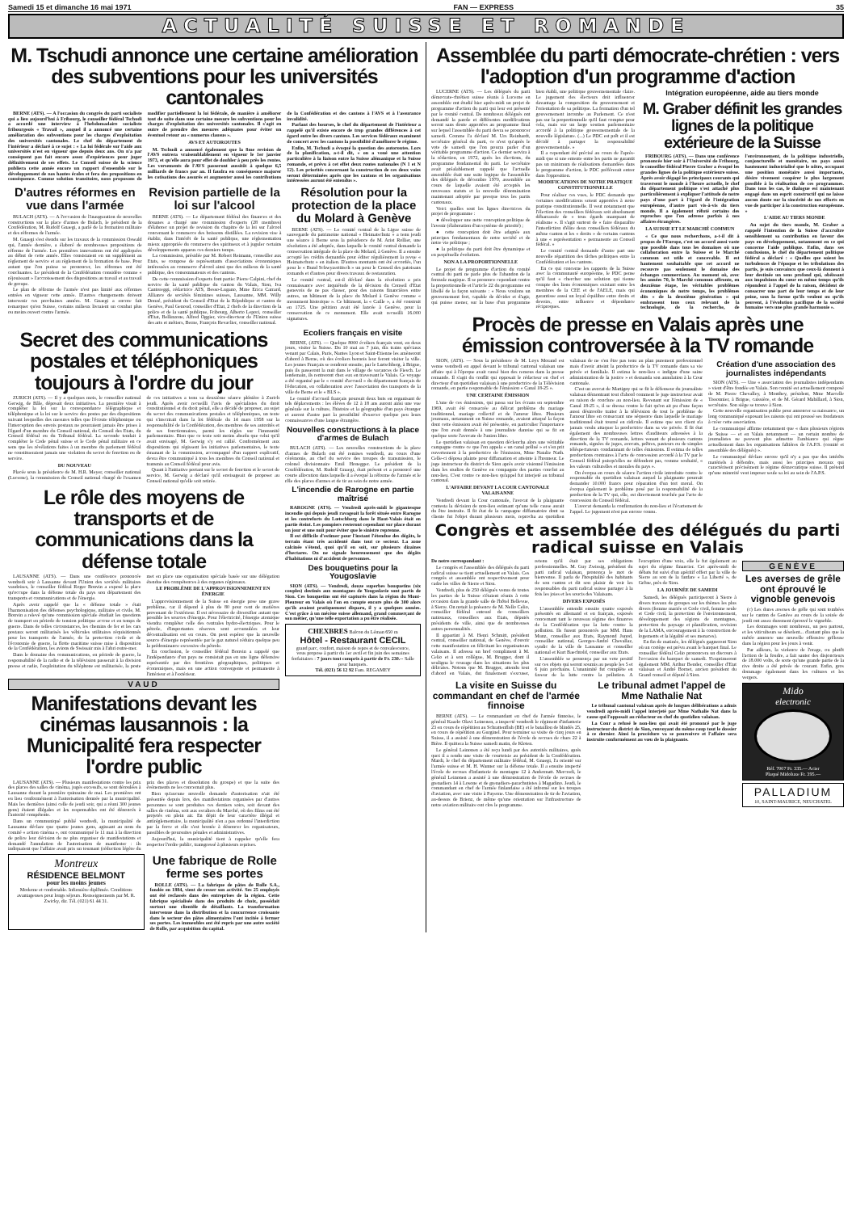Samedi 15 et dimanche 16 mai 1971 FAN — EXPRESS 35
ACTUALITÉ SUISSE ET ROMANDE
M. Tschudi annonce une certaine amélioration des subventions pour les universités cantonales
BERNE (ATS). — A l'occasion du congrès du parti socialiste qui a lieu aujourd'hui à Fribourg, le conseiller fédéral Tschudi a accordé une interview à l'hebdomadaire socialiste fribourgeois « Travail », auquel il a annoncé une certaine amélioration des subventions pour les charges d'exploitation des universités cantonales. Le chef du département de l'intérieur a déclaré à ce sujet : « La loi fédérale sur l'aide aux universités n'est en vigueur que depuis deux ans. On n'a par conséquent pas fait encore assez d'expériences pour juger définitivement de ses effets. Le Conseil suisse de la science publiera cette année encore un rapport d'ensemble sur le développement de nos hautes écoles et fera des propositions en conséquence. Comme solution transitoire, nous proposons de modifier partiellement la loi fédérale, de manière à améliorer tout de suite dans une certaine mesure les subventions pour les charges d'exploitation des universités cantonales. Il s'agit en outre de prendre des mesures adéquates pour éviter un éventuel retour au « numerus clausus ».
AVS ET AUTOROUTES
M. Tschudi a annoncé également que la 8me revision de l'AVS entrera vraisemblablement en vigueur le 1er janvier 1973, et qu'elle aura pour effet de doubler à peu près les rentes. Les versements de l'AVS passeront aussitôt à quelque 6,5 milliards de francs par an. Il faudra en conséquence majorer les cotisations des assurés et augmenter aussi les contributions de la Confédération et des cantons à l'AVS et à l'assurance invalidité.
Parlant des bourses, le chef du département de l'intérieur a rappelé qu'il existe encore de trop grandes différences à cet égard entre les divers cantons. Les services fédéraux examinent de concert avec les cantons la possibilité d'améliorer le régime.
Enfin, M. Tschudi a évoqué la question des autoroutes. Lors de la planification, a-t-il dit, « on a voué une attention particulière à la liaison entre la Suisse alémanique et la Suisse romande, et prévu à cet effet deux routes nationales (N 1 et N 12). Les priorités concernant la construction de ces deux voies seront déterminées après que les cantons et les organisations intéressées auront été entendus ».
D'autres réformes en vue dans l'armée
BULACH (ATS). — A l'occasion de l'inauguration de nouvelles constructions sur la place d'armes de Bulach, le président de la Confédération, M. Rudolf Gnaegi, a parlé de la formation militaire et des réformes de l'armée.
M. Gnaegi s'est étendu sur les travaux de la commission Oswald qui, l'année dernière, a élaboré de nombreuses propositions de réforme de l'armée. Les premières innovations ont été appliquées au début de cette année. Elles consistaient en un supplément au règlement de service et au règlement de la formation de base. Pour autant que l'on puisse se prononcer, les réformes ont été concluantes. Le président de la Confédération considère comme « réjouissant » l'accroissement des dispositions au travail et au travail de groupe.
Le plan de réforme de l'armée n'est pas limité aux réformes entrées en vigueur cette année. D'autres changements doivent intervenir ces prochaines années. M. Gnaegi a encore fait remarquer qu'en Suisse, certains milieux livraient un combat plus ou moins ouvert contre l'armée.
Revision partielle de la loi sur l'alcool
BERNE (ATS). — Le département fédéral des finances et des douanes a chargé une commission d'experts (28 membres) d'élaborer un projet de revision du chapitre de la loi sur l'alcool concernant le commerce des boissons distillées. La revision vise à établir, dans l'intérêt de la santé publique, une réglementation mieux appropriée du commerce des spiritueux et à juguler certains développements apparus ces derniers temps.
La commission, présidée par M. Robert Reimann, conseiller aux Etats, se compose de représentants d'associations économiques intéressées au commerce d'alcool ainsi que des milieux de la santé publique, des consommateurs et des cantons.
De cette commission d'experts font partie: Pierre Calpini, chef du service de la santé publique du canton du Valais, Sion, Iva Cantoreggi, rédactrice ATS, Besso-Lugano, Mme Erica Carrard, Alliance de sociétés féminines suisses, Lausanne, MM. Willy Donzé, président du Conseil d'Etat de la République et canton de Genève, Paul Genoud, conseiller d'Etat, 2 chefs de la direction de la police et de la santé publique, Fribourg, Alberto Lepori, conseiller d'Etat, Bellinzone, Alfred Oggier, vice-directeur de l'Union suisse des arts et métiers, Berne, François Revaclier, conseiller national.
Résolution pour la protection de la place du Molard à Genève
BERNE (ATS). — Le comité central de la Ligue suisse de sauvegarde du patrimoine national « Heimatschutz » a tenu jeudi une séance à Berne sous la présidence de M. Arist Rollier, une résolution a été adoptée, dans laquelle le comité central demande la conservation intégrale de la place du Molard, à Genève. Il a ensuite accepté les crédits demandés pour éditer régulièrement la revue « Heimatschutz » en italien. D'autres montants ont été accordés, l'un pour le « Bund Schwyzertütsch » un pour le Conseil des patoisans romands et d'autres pour divers travaux de restauration.
Le comité central, est-il déclaré dans la résolution a pris connaissance avec inquiétude de la décision du Conseil d'Etat genevois de ne pas classer, pour des raisons financières entre autres, un bâtiment de la place du Molard à Genève comme « monument historique ». Ce bâtiment, la « Caille », a été construit en 1725. Une pétition avait été lancée à Genève, pour la conservation de ce monument. Elle avait recueilli 16.000 signatures.
Secret des communications postales et téléphoniques toujours à l'ordre du jour
ZURICH (ATS). — Il y a quelques mois, le conseiller national Gerwig, de Bâle, déposait deux initiatives. La première visait à compléter la loi sur la correspondance télégraphique et téléphonique et la loi sur le service des postes par des dispositions suivant lesquelles des mesures telles que l'écoute téléphonique ou l'interception des envois postaux ne pourraient jamais être prises à l'égard d'un membre du Conseil national, du Conseil des Etats, du Conseil fédéral ou du Tribunal fédéral. La seconde tendait à compléter le Code pénal suisse et le Code pénal militaire en ce sens que les révélations faites à un membre du parlement fédéral ne constitueraient jamais une violation du secret de fonction ou de service.
DU NOUVEAU
Placée sous la présidence de M. H.R. Meyer, conseiller national (Lucerne), la commission du Conseil national chargé de l'examen de ces initiatives a tenu sa deuxième séance plénière à Zurich jeudi. Après avoir recueilli l'avis de spécialistes du droit constitutionnel et du droit pénal, elle a décidé de proposer, au sujet du secret des communications postales et téléphoniques, un texte qui s'inscrirait dans la loi fédérale du 14 mars 1958 sur la responsabilité de la Confédération, des membres de ses autorités et de ses fonctionnaires, parmi les règles sur l'immunité parlementaire. Bien que ce texte soit moins absolu que celui qu'il avait envisagé, M. Gerwig s'y est rallié. Conformément aux dispositions qui régissent les initiatives parlementaires, le texte émanant de la commission, accompagné d'un rapport explicatif, devra être communiqué à tous les membres du Conseil national et transmis au Conseil fédéral pour avis.
Quant à l'initiative portant sur le secret de fonction et le secret de service, M. Gerwig a déclaré qu'il envisageait de proposer au Conseil national qu'elle soit retirée.
Le rôle des moyens de transports et de communications dans la défense totale
LAUSANNE (ATS). — Dans une conférence prononcée vendredi soir à Lausanne devant l'Union des sociétés militaires vaudoises, le conseiller fédéral Roger Bonvin a exposé la place qu'occupe dans la défense totale du pays son département des transports et communications et de l'énergie.
Après avoir rappelé que la « défense totale » était l'harmonisation des défenses psychologique, militaire et civile, M. Bonvin a relevé qu'une commission spéciale étudiait les questions de transport en période de tension politique accrue et en temps de guerre. Dans de telles circonstances, les chemins de fer et les cars postaux seront militarisés les véhicules utilitaires réquisitionnés pour les transports de l'armée, de la protection civile et de l'économie de guerre, la flotte maritime suisse mise à disposition de la Confédération, les avions de Swissair mis à l'abri outre-mer.
Dans le domaine des communications, en période de guerre, la responsabilité de la radio et de la télévision passerait à la division presse et radio, l'exploitation du téléphone est militarisée, la poste met en place une organisation spéciale basée sur une délégation étendue des compétences à des organes régionaux.
LE PROBLÈME DE L'APPROVISIONNEMENT EN ÉNERGIE
L'approvisionnement de la Suisse en énergie pose une grave problème, car il dépend à plus de 80 pour cent de matières provenant de l'extérieur. Il est nécessaire de diversifier autant que possible les sources d'énergie. Pour l'électricité, l'énergie atomique viendra compléter celle des centrales hydro-électriques. Pour le pétrole, d'importantes réserves sont accumulées et leur décentralisation est en cours. On peut espérer que la nouvelle source d'énergie représentée par le gaz naturel réduira quelque peu la prédominance excessive du pétrole.
En conclusion, le conseiller fédéral Bonvin a rappelé que l'indépendance d'un pays ne consistait pas en une ligne défensive représentée par des frontières géographiques, politiques et économiques, mais en une action convergente et permanente à l'intérieur et à l'extérieur.
VAUD
Manifestations devant les cinémas lausannois : la Municipalité fera respecter l'ordre public
LAUSANNE (ATS). — Plusieurs manifestations contre les prix des places des salles de cinéma, jugés excessifs, se sont déroulées à Lausanne durant la première quinzaine de mai. Les premières ont eu lieu conformément à l'autorisation donnée par la municipalité. Mais les dernières (ainsi celle de jeudi soir, qui a réuni 300 jeunes gens) étaient illégales et les responsables ont été dénoncés à l'autorité compétente.
Dans un communiqué publié vendredi, la municipalité de Lausanne déclare que quatre jeunes gens, agissant au nom du comité « action cinéma », ont communiqué le 11 mai à la direction de police leur décision de ne plus organiser de manifestations et demandé l'annulation de l'autorisation de manifester : ils indiquaient que l'affaire avait pris un tournant (réduction légère du prix des places et dissolution du groupe) et que la suite des événements ne les concernait plus.
Bien qu'aucune nouvelle demande d'autorisation n'ait été présentée depuis lors, des manifestations organisées par d'autres personnes se sont produites ces derniers soirs, soit devant des salles de cinéma, soit aux escaliers du Marché, où des films ont été projetés en plein air. En dépit de leur caractère illégal et antiréglementaire, la municipalité n'en a pas ordonné l'interdiction par la force et elle s'est bornée à dénoncer les organisateurs, passibles de poursuites pénales et administratives.
Aujourd'hui, la municipalité tient à rappeler qu'elle fera respecter l'ordre public, transgressé à plusieurs reprises.
Montreux
RÉSIDENCE BELMONT
pour les moins jeunes
Moderne et confortable. Infirmière diplômée. Conditions avantageuses pour longs séjours. Renseignements par M. R. Zwicky, dir. Tél. (021) 61 44 31.
Une fabrique de Rolle ferme ses portes
ROLLE (ATS). — La fabrique de pâtes de Rolle S.A., fondée en 1884, vient de cesser son activité. Ses 25 employés ont été reclassés dans des entreprises de la région. Cette fabrique spécialisée dans des produits de choix, possédait surtout une clientèle de détaillants. La transformation intervenue dans la distribution et la concurrence croissante dans le secteur des pâtes alimentaires l'ont incitée à fermer ses portes. Les immeubles ont été repris par une autre société de Rolle, par acquisition du capital.
Ecoliers français en visite
BERNE, (ATS). — Quelque 8000 écoliers français vont, en deux jours, visiter la Suisse. Du 10 mai au 7 juin, dix trains spéciaux venant par Calais, Paris, Nantes Lyon et Saint-Etienne les amèneront d'abord à Berne, où des écoliers bernois leur feront visiter la ville. Les jeunes Français se rendront ensuite, par le Lœtschberg, à Brigue, puis ils passeront la nuit dans le village de vacances de Fiesch. Le lendemain, ils rentreront chez eux en traversant le Valais. Ce voyage a été organisé par le « comité d'accueil » du département français de l'éducation, en collaboration avec l'association des transports de la ville de Berne et le « BLS ».
Le comité d'accueil français poursuit deux buts en organisant de tels déplacements : les élèves de 12 à 18 ans auront ainsi une vue générale sur la culture, l'histoire et la géographie d'un pays étranger et auront d'autre part la possibilité d'exercer quelque peu leurs connaissances d'une langue étrangère.
Nouvelles constructions à la place d'armes de Bulach
BULACH (ATS). — Les nouvelles constructions de la place d'armes de Bulach ont été remises vendredi, au cours d'une cérémonie, au chef du service des troupes de transmission, le colonel divisionnaire Emil Honegger. Le président de la Confédération, M. Rudolf Gnaegi, était présent et a prononcé une courte allocution dans laquelle il a évoqué la réforme de l'armée et le rôle des places d'armes et de tir au sein de notre armée.
L'incendie de Rarogne en partie maîtrisé
RAROGNE (ATS). — Vendredi après-midi le gigantesque incendie qui depuis jeudi ravageait la forêt située entre Rarogne et les contreforts du Lœtschberg dans le Haut-Valais était en partie éteint. Les pompiers resteront cependant sur place durant un jour et une nuit pour éviter que le sinistre reprenne.
Il est difficile d'estimer pour l'instant l'étendue des dégâts, le terrain étant très accidenté dans tout ce secteur. La zone calcinée s'étend, quoi qu'il en soit, sur plusieurs dizaines d'hectares. On ne signale heureusement que des dégâts d'habitations ni d'accident de personnes.
Des bouquetins pour la Yougoslavie
SION (ATS). — Vendredi, douze superbes bouquetins (six couples) destinés aux montagnes de Yougoslavie sont partis de Sion. Ces bouquetins ont été capturés dans la région du Mont-Pleureur en Valais où l'on en compte encore plus de 300 alors qu'ils avaient pratiquement disparu, il y a quelques années. C'est grâce à un mécène suisse allemand, grand commerçant de son métier, qu'une telle exportation a pu être réalisée.
CHEXBRES Balcon du Léman 650 m
Hôtel - Restaurant CECIL
grand parc, confort, maison de repos et de convalescence,
vous propose à partir du 1er avril et fin juin des semaines forfaitaires : 7 jours tout compris à partir de Fr. 230.-- Salle pour banquets.
Tél. (021) 56 12 92 Fam. REGAMEY
Assemblée du parti démocrate-chrétien : vers l'adoption d'un programme d'action
LUCERNE (ATS). — Les délégués du parti démocrate-chrétien suisse réunis à Lucerne en assemblée ont étudié hier après-midi un projet de programme d'action du parti qui leur est présenté par le comité central. De nombreux délégués ont demandé la parole et différentes modifications seront sans doute apportées au programme final sur lequel l'assemblée du parti devra se prononcer samedi. Comme l'a déclaré M. Urs Reinhardt, secrétaire général du parti, ce n'est qu'après le vote de samedi que l'on pourra parler d'un véritable programme d'action. Ce dernier servira à la rédaction, en 1972, après les élections, du programme fondamental du parti. Le secrétaire avait préalablement rappelé que l'actuelle assemblée était une suite logique de l'assemblée des délégués de décembre 1970, assemblée au cours de laquelle avaient été acceptés les nouveaux statuts et la nouvelle dénomination maintenant adoptée par presque tous les partis cantonaux.
Voici quelles sont les lignes directrices du projet de programme :
● développer une nette conception politique de l'avenir (élaboration d'un système de priorité) ;
● cette conception doit être adaptée aux principes fondamentaux de notre société et de notre vie politique ;
● la politique du parti doit être dynamique et en perpétuelle évolution.
NON A LA PROPORTIONNELLE
Le projet de programme d'action du comité central du parti ne parle plus de l'abandon de la formule magique. Il se prononce cependant contre la proportionnelle et l'article 22 du programme est libellé de la façon suivante : « Nous voulons un gouvernement fort, capable de décider et d'agir, qui puisse mener, sur la base d'un programme bien établi, une politique gouvernementale claire. Le jugement des électeurs doit influencer davantage la composition du gouvernement et l'orientation de sa politique. La formation d'un tel gouvernement incombe au Parlement. Ce n'est pas sur la proportionnelle qu'il faut compter pour cela, mais sur un large soutien parlementaire accordé à la politique gouvernementale de la nouvelle législature. (...) Le PDC est prêt et il est décidé à partager la responsabilité gouvernementale. »
Il a cependant été précisé au cours de l'après-midi que si une entente entre les partis ne garantit pas un minimum de réalisations demandées dans le programme d'action, le PDC préférerait entrer dans l'opposition.
MODIFICATIONS DE NOTRE PRATIQUE CONSTITUTIONNELLE
Pour réaliser ces vues, le PDC demande que certaines modifications soient apportées à notre pratique constitutionnelle. Il veut notamment que l'élection des conseillers fédéraux soit absolument débarrassée de « tous égards manquant de réalisme ». Il s'agit surtout de « faire disparaître l'interdiction d'élire deux conseillers fédéraux du même canton et les « droits » de certains cantons à une « représentation » permanente au Conseil fédéral. »
Le comité central demande d'autre part une nouvelle répartition des tâches politiques entre la Confédération et les cantons.
En ce qui concerne les rapports de la Suisse avec la communauté européenne, le PDC pense qu'il faut « chercher une solution qui tienne compte des liens économiques existant entre les membres de la CEE et de l'AELE, mais qui garantisse aussi un loyal équilibre entre droits et devoirs, entre influence et dépendance réciproques.
Intégration européenne, aide au tiers monde
M. Graber définit les grandes lignes de la politique extérieure de la Suisse
FRIBOURG (ATS). — Dans une conférence prononcée hier soir à l'Université de Fribourg, le conseiller fédéral Pierre Graber a évoqué les grandes lignes de la politique extérieure suisse. Après avoir dégagé les principaux courants qui traversent le monde à l'heure actuelle, le chef du département politique s'est attaché plus particulièrement à expliquer l'attitude de notre pays d'une part à l'égard de l'intégration européenne, d'autre part vis-à-vis du tiers monde. Il a également réfuté certains des reproches que l'on adresse parfois à nos affaires étrangères.
LA SUISSE ET LE MARCHÉ COMMUN
« Ce que nous recherchons, a-t-il dit à propos de l'Europe, c'est un accord aussi vaste que possible dans tous les domaines où une collaboration entre la Suisse et le Marché commun est utile et concevable. Il est hautement souhaitable que cet accord ne recouvre pas seulement le domaine des échanges commerciaux. Au moment où, avec les années 70, le Marché commun affronte, en deuxième étape, les véritables problèmes économiques de notre temps, les problèmes dits « de la deuxième génération » qui embrassent tous ceux relevant de la technologie, de la recherche, de l'environnement, de la politique industrielle, conjoncturelle et monétaire, un pays aussi hautement industrialisé que le nôtre, occupant une position monétaire aussi importante, désire vivement coopérer le plus largement possible à la réalisation de ces programmes. Dans tous les cas, le dialogue est maintenant engagé dans un esprit constructif qui ne laisse aucun doute sur la sincérité de nos efforts en vue de participer à la construction européenne. »
L'AIDE AU TIERS MONDE
Au sujet du tiers monde, M. Graber a rappelé l'intention de la Suisse d'accroître sensiblement sa contribution en faveur des pays en développement, notamment en ce qui concerne l'aide publique. Enfin, dans ses conclusions, le chef du département politique fédéral a déclaré : « Quelles que soient les turbulences de l'époque et les tribulations des partis, je suis convaincu que ceux-là donnent à leur destinée un sens profond qui, obéissant aux impulsions du cœur en même temps qu'ils répondent à l'appel de la raison, décident de consacrer une part de leur temps et de leur peine, sous la forme qu'ils veulent ou qu'ils peuvent, à l'évolution pacifique de la société humaine vers une plus grande harmonie ».
Procès de presse en Valais après une émission controversée à la TV romande
SION, (ATS). — Sous la présidence de M. Loys Morand est venue vendredi en appel devant le tribunal cantonal valaisan une affaire qui à l'époque avait causé bien des remous dans la presse romande. Il s'agit du conflit qui opposait le rédacteur en chef et directeur d'un quotidien valaisan à une productrice de la Télévision romande, en partie responsable de l'émission « Canal 18-25 ».
UNE CERTAINE ÉMISSION
L'une de ces émissions, qui passa sur les écrans en septembre 1969, avait été consacrée au délicat problème du mariage traditionnel, mariage collectif et de l'amour libre. Plusieurs journaux, notamment en Suisse romande, avaient attaqué la façon dont cette émission avait été présentée, en particulier l'importance que l'on avait donnée à une journaliste danoise qui se fit en quelque sorte l'avocate de l'union libre.
Le quotidien valaisan en question déclencha alors une véritable campagne contre ce que l'on appela « un canal pollué » et s'en prit ouvertement à la productrice de l'émission, Mme Natalie Nath. Celle-ci déposa plainte pour diffamation et atteinte à l'honneur. Le juge instructeur du district de Sion après avoir visionné l'émission dans les studios de Genève en compagnie des parties conclut au non-lieu. C'est contre ce non-lieu qu'appel fut interjeté au tribunal cantonal.
L'AFFAIRE DEVANT LA COUR CANTONALE VALAISANNE
Vendredi devant la Cour cantonale, l'avocat de la plaignante contesta la décision de non-lieu estimant qu'une telle cause aurait du être instruite. Il fit état de la campagne diffamatoire dont sa cliente fut l'objet durant plusieurs mois, reprocha au quotidien valaisan de ne s'en être pas tenu au plan purement professionnel mais d'avoir atteint la productrice de la TV romande dans sa vie privée et familiale. Il estima le non-lieu « indigne d'une saine administration de la justice » et demanda son annulation à la Cour cantonale.
C'est un avocat de Martigny qui se fit le défenseur du journaliste valaisan démontrant tout d'abord comment le juge instructeur avait eu raison de conclure au non-lieu. Revenant sur l'émission de « Canal 18-25 », il se dressa contre le fait qu'on ait pu d'une façon aussi désinvolte traiter à la télévision de tout le problème de l'amour libre en consacrant une séquence dans laquelle le mariage traditionnel était tourné en ridicule. Il estime que son client n'a jamais voulu attaquer la productrice dans sa vie privée. Il fit état également des nombreuses lettres d'auditeurs adressées à la direction de la TV romande, lettres venant de plusieurs cantons romands, signées de juges, avocats, prêtres, pasteurs ou de simples téléspectateurs condamnant de telles émissions. Il estima de telles productions contraires à l'acte de concession accordé à la TV par le Conseil fédéral puisqu'elles ne défendent pas, comme souhaité, « les valeurs culturelles et morales du pays ».
On évoqua en cours de séance l'action civile introduite contre le responsable du quotidien valaisan auquel la plaignante pourrait demander 10.000 francs pour réparation d'un tort moral. On évoqua également le problème posé par la responsabilité de la production de la TV qui, elle, est directement touchée par l'acte de concession du Conseil fédéral.
L'avocat demanda la confirmation du non-lieu et l'écartement de l'appel. Le jugement n'est pas encore connu.
Création d'une association des journalistes indépendants
SION (ATS). — Une « association des journalistes indépendants » vient d'être fondée en Valais. Son comité est actuellement composé de M. Pierre Chevalley, à Monthey, président, Mme Marcelle Tissonnier, à Brigue, caissière, et de M. Gérard Mabillard, à Sion, secrétaire. Son siège se trouve à Sion.
Cette nouvelle organisation publie pour annoncer sa naissance, un long communiqué exposant les raisons qui ont poussé ses fondateurs à créer cette association.
Le communiqué affirme notamment que « dans plusieurs régions de Suisse — et en Valais notamment — un certain nombre de journalistes ne peuvent plus admettre l'ambiance qui règne actuellement dans les organisations faîtières de l'A.P.S. (comité et assemblée des délégués) ».
Le communiqué déclare encore qu'il n'y a pas que des intérêts matériels à défendre, mais aussi les principes moraux qui caractérisent précisément le régime démocratique suisse. Il prétend qu'une minorité veut imposer seule sa loi au sein de l'A.P.S.
Congrès et assemblée des délégués du parti radical suisse en Valais
De notre correspondant :
Le congrès et l'assemblée des délégués du parti radical suisse se tient actuellement en Valais. Ces congrès et assemblée ont respectivement pour cadre les villes de Sierre et Sion.
Vendredi, plus de 250 délégués venus de toutes les parties de la Suisse s'étaient réunis à cette occasion dans la grande salle de l'hôtel Bellevue, à Sierre. On notait la présence de M. Nello Celio, conseiller fédéral entouré de conseillers nationaux, conseillers aux Etats, députés présidents de ville, ainsi que de nombreuses autres personnalités.
Il appartint à M. Henri Schmitt, président central, conseiller national, de Genève, d'ouvrir cette manifestation en félicitant les organisateurs valaisans. Il adressa un bref compliment à M. Celio et à son collègue, M. Brugger, dont il souligna le courage dans les situations les plus délicates. Notons que M. Brugger, attendu tout d'abord en Valais, dut finalement s'excuser, retenu qu'il était par ses obligations professionnelles. M. Guy Zwissig, président du parti radical valaisan, prononça le mot de bienvenue. Il parla de l'hospitalité des habitants de son canton et dit son plaisir de voir les responsables du parti radical suisse partager à la fois les joies et les soucis des Valaisans.
DIVERS EXPOSÉS
L'assemblée entendit ensuite quatre exposés présentés en allemand et en français, exposés concernant tant le nouveau régime des finances de la Confédération que la lutte contre la pollution. Ils furent prononcés par MM. Hans Munz, conseiller aux Etats, Raymond Junod, conseiller national, Georges-André Chevallaz, syndic de la ville de Lausanne et conseiller national et Kurt Baechtold, conseiller aux Etats.
L'assemblée se prononça par un vote positif sur ces objets qui seront soumis au peuple les 5 et 6 juin prochains. L'unanimité fut complète en faveur de la lutte contre la pollution. A l'exception d'une voix, elle le fut également au sujet du régime financier. Cet après-midi de débats fut suivi d'un apéritif offert par la ville de Sierre au son de la fanfare « La Liberté », de Grône, près de Sion.
LA JOURNÉE DE SAMEDI
Samedi, les délégués participeront à Sierre à divers travaux de groupes sur les thèmes les plus divers (femme mariée et Code civil, femme seule et Code civil, la protection de l'environnement, développement des régions de montagnes, protection du paysage et planification, revision de la LAMA, encouragement à la construction de logements et la légalité et ses menaces).
En fin de matinée, les délégués gagneront Sion où un cortège est prévu avant le banquet final. Le conseiller fédéral Celio prononcera un discours à l'occasion du banquet de samedi. S'exprimeront également MM. Arthur Bender, conseiller d'Etat valaisan et André Bornet, ancien président du Grand conseil et député à Sion.
La visite en Suisse du commandant en chef de l'armée finnoise
BERNE (ATS). — Le commandant en chef de l'armée finnoise, le général Kaarlo Olavi Leinonen, a inspecté vendredi le régiment d'infanterie 23 en cours de répétition au Schrattenfluh (BE) et le bataillon de blindés 25, en cours de répétition au Gurginel. Pour terminer sa visite de cinq jours en Suisse, il a assisté à une démonstration de l'école de recrues de chars 22 à Bière. Il quittera la Suisse samedi matin, de Kloten.
Le général Leinonen a été reçu lundi par des autorités militaires, après quoi il a rendu une visite de courtoisie au président de la Confédération. Mardi, le chef du département militaire fédéral, M. Gnaegi, l'a orienté sur l'armée suisse et M. H. Wanner sur la défense totale. Il a ensuite inspecté l'école de recrues d'infanterie de montagne 12 à Andermatt. Mercredi, le général Leinonen a assisté à une démonstration de l'école de recrues de grenadiers 14 à Losone et de grenadiers-parachutistes à Magadino. Jeudi, le commandant en chef de l'armée finlandaise a été informé sur les troupes d'aviation, avec une visite à Payerne. Une démonstration de tir de l'aviation, au-dessus de Brienz, de même qu'une orientation sur l'infrastructure de notre aviation militaire ont clos le programme.
Le tribunal admet l'appel de Mme Nathalie Nat
Le tribunal cantonal valaisan après de longues délibérations a admis vendredi après-midi l'appel interjeté par Mme Nathalie Nat dans la cause qui l'opposait au rédacteur en chef du quotidien valaisan.
La Cour a refusé le non-lieu qui avait été prononcé par le juge instructeur du district de Sion, renvoyant du même coup tout le dossier à ce dernier. Ainsi la procédure va se poursuivre et l'affaire sera instruite conformément au vœu de la plaignante.
GENÈVE
Les averses de grêle ont éprouvé le vignoble genevois
(c) Les dures averses de grêle qui sont tombées sur le canton de Genève au cours de la soirée de jeudi ont assez durement éprouvé le vignoble.
Les dommages sont nombreux, un peu partout, et les viticulteurs se désolent... d'autant plus que la météo annonce une nouvelle offensive grêleuse dans la région pour les jours à venir.
Par ailleurs, la violence de l'orage, ou plutôt l'action de la foudre, a fait sauter des disjoncteurs de 18.000 volts, de sorte qu'une grande partie de la rive droite a été privée de courant. Enfin, gros dommage également dans les cultures et les vergers.
Mido
electronic
Réf. 7007 Fr. 335.— Acier
Plaqué Midoluxe Fr. 395.—
PALLADIUM
10, SAINT-MAURICE, NEUCHATEL